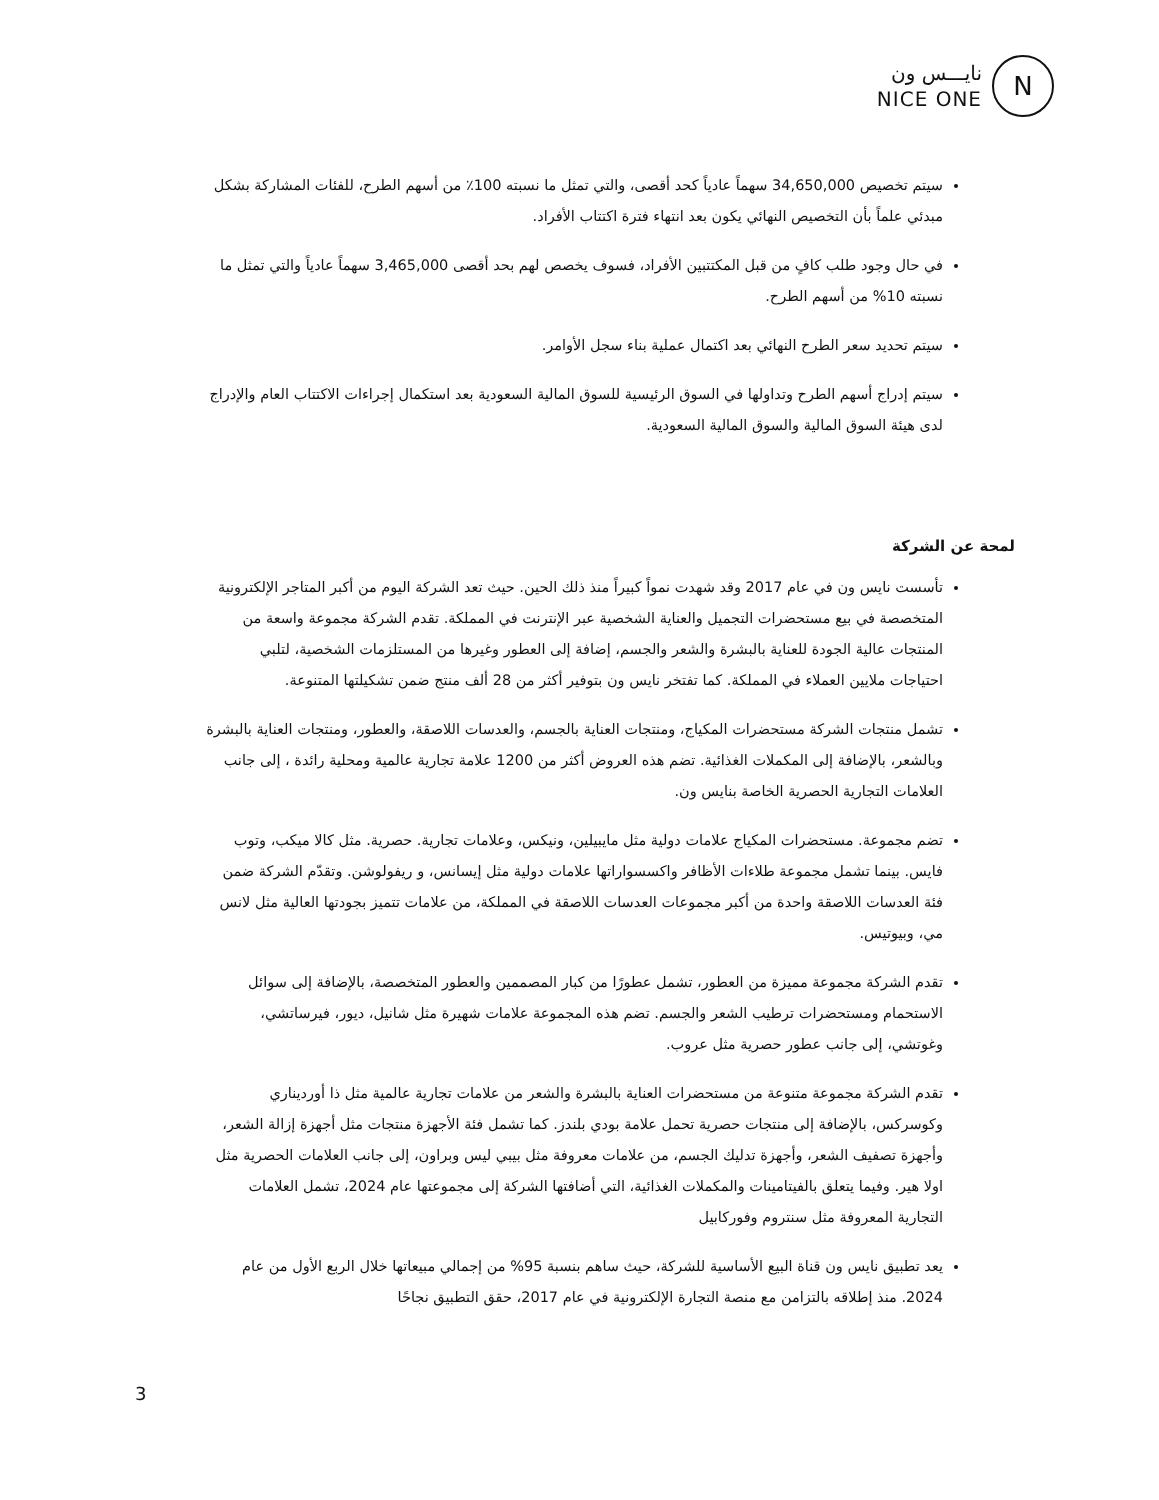نايـــس ون
NICE ONE
N
سيتم تخصيص 34,650,000 سهماً عادياً كحد أقصى، والتي تمثل ما نسبته 100٪ من أسهم الطرح، للفئات المشاركة بشكل مبدئي علماً بأن التخصيص النهائي يكون بعد انتهاء فترة اكتتاب الأفراد.
في حال وجود طلب كافٍ من قبل المكتتبين الأفراد، فسوف يخصص لهم بحد أقصى 3,465,000 سهماً عادياً والتي تمثل ما نسبته 10% من أسهم الطرح.
سيتم تحديد سعر الطرح النهائي بعد اكتمال عملية بناء سجل الأوامر.
سيتم إدراج أسهم الطرح وتداولها في السوق الرئيسية للسوق المالية السعودية بعد استكمال إجراءات الاكتتاب العام والإدراج لدى هيئة السوق المالية والسوق المالية السعودية.
لمحة عن الشركة
تأسست نايس ون في عام 2017 وقد شهدت نمواً كبيراً منذ ذلك الحين. حيث تعد الشركة اليوم من أكبر المتاجر الإلكترونية المتخصصة في بيع مستحضرات التجميل والعناية الشخصية عبر الإنترنت في المملكة. تقدم الشركة مجموعة واسعة من المنتجات عالية الجودة للعناية بالبشرة والشعر والجسم، إضافة إلى العطور وغيرها من المستلزمات الشخصية، لتلبي احتياجات ملايين العملاء في المملكة. كما تفتخر نايس ون بتوفير أكثر من 28 ألف منتج ضمن تشكيلتها المتنوعة.
تشمل منتجات الشركة مستحضرات المكياج، ومنتجات العناية بالجسم، والعدسات اللاصقة، والعطور، ومنتجات العناية بالبشرة وبالشعر، بالإضافة إلى المكملات الغذائية. تضم هذه العروض أكثر من 1200 علامة تجارية عالمية ومحلية رائدة ، إلى جانب العلامات التجارية الحصرية الخاصة بنايس ون.
تضم مجموعة. مستحضرات المكياج علامات دولية مثل مايبيلين، ونيكس، وعلامات تجارية. حصرية. مثل كالا ميكب، وتوب فايس. بينما تشمل مجموعة طلاءات الأظافر واكسسواراتها علامات دولية مثل إيسانس، و ريفولوشن. وتقدّم الشركة ضمن فئة العدسات اللاصقة واحدة من أكبر مجموعات العدسات اللاصقة في المملكة، من علامات تتميز بجودتها العالية مثل لانس مي، وبيوتيس.
تقدم الشركة مجموعة مميزة من العطور، تشمل عطورًا من كبار المصممين والعطور المتخصصة، بالإضافة إلى سوائل الاستحمام ومستحضرات ترطيب الشعر والجسم. تضم هذه المجموعة علامات شهيرة مثل شانيل، ديور، فيرساتشي، وغوتشي، إلى جانب عطور حصرية مثل عروب.
تقدم الشركة مجموعة متنوعة من مستحضرات العناية بالبشرة والشعر من علامات تجارية عالمية مثل ذا أورديناري وكوسركس، بالإضافة إلى منتجات حصرية تحمل علامة بودي بلندز. كما تشمل فئة الأجهزة منتجات مثل أجهزة إزالة الشعر، وأجهزة تصفيف الشعر، وأجهزة تدليك الجسم، من علامات معروفة مثل بيبي ليس وبراون، إلى جانب العلامات الحصرية مثل اولا هير. وفيما يتعلق بالفيتامينات والمكملات الغذائية، التي أضافتها الشركة إلى مجموعتها عام 2024، تشمل العلامات التجارية المعروفة مثل سنتروم وفوركابيل
يعد تطبيق نايس ون قناة البيع الأساسية للشركة، حيث ساهم بنسبة 95% من إجمالي مبيعاتها خلال الربع الأول من عام 2024. منذ إطلاقه بالتزامن مع منصة التجارة الإلكترونية في عام 2017، حقق التطبيق نجاحًا
3